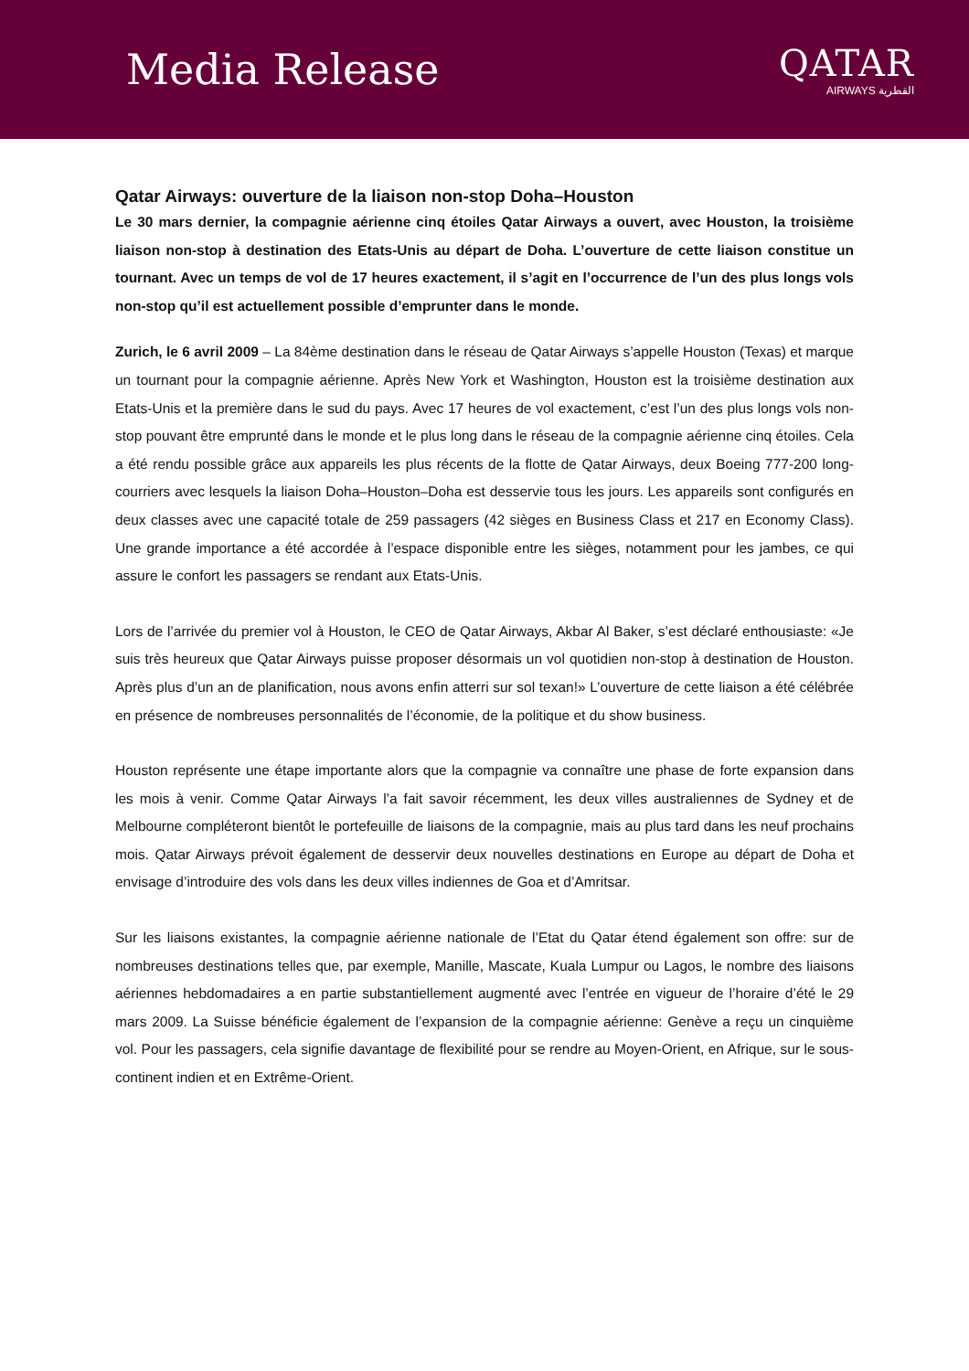Media Release
QATAR
AIRWAYS القطرية
Qatar Airways: ouverture de la liaison non-stop Doha–Houston
Le 30 mars dernier, la compagnie aérienne cinq étoiles Qatar Airways a ouvert, avec Houston, la troisième liaison non-stop à destination des Etats-Unis au départ de Doha. L’ouverture de cette liaison constitue un tournant. Avec un temps de vol de 17 heures exactement, il s’agit en l’occurrence de l’un des plus longs vols non-stop qu’il est actuellement possible d’emprunter dans le monde.
Zurich, le 6 avril 2009 – La 84ème destination dans le réseau de Qatar Airways s’appelle Houston (Texas) et marque un tournant pour la compagnie aérienne. Après New York et Washington, Houston est la troisième destination aux Etats-Unis et la première dans le sud du pays. Avec 17 heures de vol exactement, c’est l’un des plus longs vols non-stop pouvant être emprunté dans le monde et le plus long dans le réseau de la compagnie aérienne cinq étoiles. Cela a été rendu possible grâce aux appareils les plus récents de la flotte de Qatar Airways, deux Boeing 777-200 long-courriers avec lesquels la liaison Doha–Houston–Doha est desservie tous les jours. Les appareils sont configurés en deux classes avec une capacité totale de 259 passagers (42 sièges en Business Class et 217 en Economy Class). Une grande importance a été accordée à l’espace disponible entre les sièges, notamment pour les jambes, ce qui assure le confort les passagers se rendant aux Etats-Unis.
Lors de l’arrivée du premier vol à Houston, le CEO de Qatar Airways, Akbar Al Baker, s’est déclaré enthousiaste: «Je suis très heureux que Qatar Airways puisse proposer désormais un vol quotidien non-stop à destination de Houston. Après plus d’un an de planification, nous avons enfin atterri sur sol texan!» L’ouverture de cette liaison a été célébrée en présence de nombreuses personnalités de l’économie, de la politique et du show business.
Houston représente une étape importante alors que la compagnie va connaître une phase de forte expansion dans les mois à venir. Comme Qatar Airways l’a fait savoir récemment, les deux villes australiennes de Sydney et de Melbourne compléteront bientôt le portefeuille de liaisons de la compagnie, mais au plus tard dans les neuf prochains mois. Qatar Airways prévoit également de desservir deux nouvelles destinations en Europe au départ de Doha et envisage d’introduire des vols dans les deux villes indiennes de Goa et d’Amritsar.
Sur les liaisons existantes, la compagnie aérienne nationale de l’Etat du Qatar étend également son offre: sur de nombreuses destinations telles que, par exemple, Manille, Mascate, Kuala Lumpur ou Lagos, le nombre des liaisons aériennes hebdomadaires a en partie substantiellement augmenté avec l’entrée en vigueur de l’horaire d’été le 29 mars 2009. La Suisse bénéficie également de l’expansion de la compagnie aérienne: Genève a reçu un cinquième vol. Pour les passagers, cela signifie davantage de flexibilité pour se rendre au Moyen-Orient, en Afrique, sur le sous-continent indien et en Extrême-Orient.